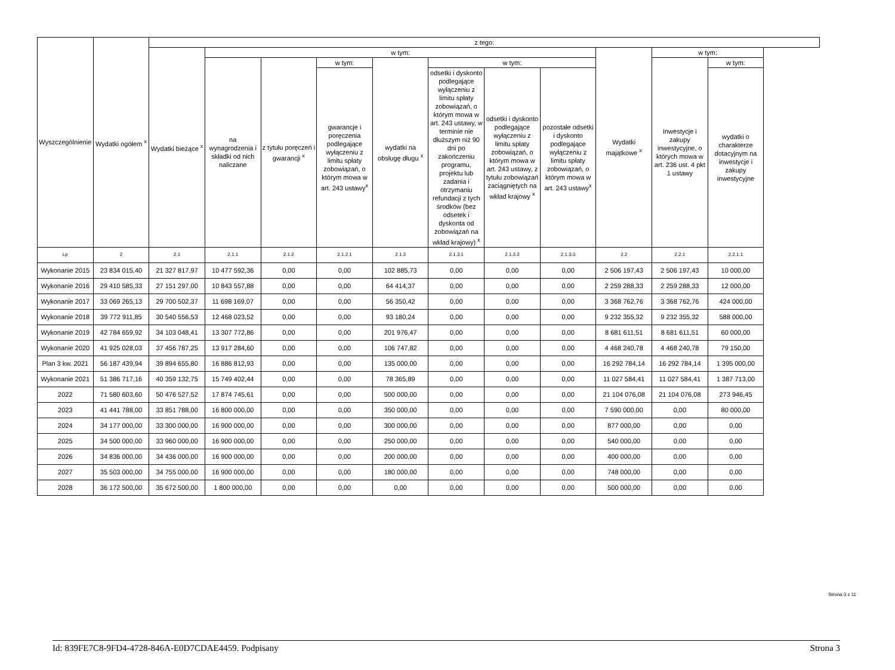| Wyszczególnienie | Wydatki ogółem <sup>x</sup> | z tego: | | | | | | | | | | |
| --- | --- | --- | --- | --- | --- | --- | --- | --- | --- | --- | --- | --- |
| | | Wydatki bieżące <sup>x</sup> | w tym: | | | | | | | Wydatki majątkowe <sup>x</sup> | w tym: | |
| | | | na wynagrodzenia i składki od nich naliczane | z tytułu poręczeń i gwarancji <sup>x</sup> | w tym: | wydatki na obsługę długu <sup>x</sup> | w tym: | | | | Inwestycje i zakupy inwestycyjne, o których mowa w art. 236 ust. 4 pkt 1 ustawy | w tym: |
| | | | | | gwarancje i poręczenia podlegające wyłączeniu z limitu spłaty zobowiązań, o którym mowa w art. 243 ustawy<sup>x</sup> | | odsetki i dyskonto podlegające wyłączeniu z limitu spłaty zobowiązań, o którym mowa w art. 243 ustawy, w terminie nie dłuższym niż 90 dni po zakończeniu programu, projektu lub zadania i otrzymaniu refundacji z tych środków (bez odsetek i dyskonta od zobowiązań na wkład krajowy) <sup>x</sup> | odsetki i dyskonto podlegające wyłączeniu z limitu spłaty zobowiązań, o którym mowa w art. 243 ustawy, z tytułu zobowiązań zaciągniętych na wkład krajowy <sup>x</sup> | pozostałe odsetki i dyskonto podlegające wyłączeniu z limitu spłaty zobowiązań, o którym mowa w art. 243 ustawy<sup>x</sup> | | | wydatki o charakterze dotacyjnym na inwestycje i zakupy inwestycyjne |
| Lp | 2 | 2.1 | 2.1.1 | 2.1.2 | 2.1.2.1 | 2.1.3 | 2.1.3.1 | 2.1.3.2 | 2.1.3.3 | 2.2 | 2.2.1 | 2.2.1.1 |
| Wykonanie 2015 | 23 834 015,40 | 21 327 817,97 | 10 477 592,36 | 0,00 | 0,00 | 102 885,73 | 0,00 | 0,00 | 0,00 | 2 506 197,43 | 2 506 197,43 | 10 000,00 |
| Wykonanie 2016 | 29 410 585,33 | 27 151 297,00 | 10 843 557,88 | 0,00 | 0,00 | 64 414,37 | 0,00 | 0,00 | 0,00 | 2 259 288,33 | 2 259 288,33 | 12 000,00 |
| Wykonanie 2017 | 33 069 265,13 | 29 700 502,37 | 11 698 169,07 | 0,00 | 0,00 | 56 350,42 | 0,00 | 0,00 | 0,00 | 3 368 762,76 | 3 368 762,76 | 424 000,00 |
| Wykonanie 2018 | 39 772 911,85 | 30 540 556,53 | 12 468 023,52 | 0,00 | 0,00 | 93 180,24 | 0,00 | 0,00 | 0,00 | 9 232 355,32 | 9 232 355,32 | 588 000,00 |
| Wykonanie 2019 | 42 784 659,92 | 34 103 048,41 | 13 307 772,86 | 0,00 | 0,00 | 201 976,47 | 0,00 | 0,00 | 0,00 | 8 681 611,51 | 8 681 611,51 | 60 000,00 |
| Wykonanie 2020 | 41 925 028,03 | 37 456 787,25 | 13 917 284,60 | 0,00 | 0,00 | 106 747,82 | 0,00 | 0,00 | 0,00 | 4 468 240,78 | 4 468 240,78 | 79 150,00 |
| Plan 3 kw. 2021 | 56 187 439,94 | 39 894 655,80 | 16 886 812,93 | 0,00 | 0,00 | 135 000,00 | 0,00 | 0,00 | 0,00 | 16 292 784,14 | 16 292 784,14 | 1 395 000,00 |
| Wykonanie 2021 | 51 386 717,16 | 40 359 132,75 | 15 749 402,44 | 0,00 | 0,00 | 78 365,89 | 0,00 | 0,00 | 0,00 | 11 027 584,41 | 11 027 584,41 | 1 387 713,00 |
| 2022 | 71 580 603,60 | 50 476 527,52 | 17 874 745,61 | 0,00 | 0,00 | 500 000,00 | 0,00 | 0,00 | 0,00 | 21 104 076,08 | 21 104 076,08 | 273 946,45 |
| 2023 | 41 441 788,00 | 33 851 788,00 | 16 800 000,00 | 0,00 | 0,00 | 350 000,00 | 0,00 | 0,00 | 0,00 | 7 590 000,00 | 0,00 | 80 000,00 |
| 2024 | 34 177 000,00 | 33 300 000,00 | 16 900 000,00 | 0,00 | 0,00 | 300 000,00 | 0,00 | 0,00 | 0,00 | 877 000,00 | 0,00 | 0,00 |
| 2025 | 34 500 000,00 | 33 960 000,00 | 16 900 000,00 | 0,00 | 0,00 | 250 000,00 | 0,00 | 0,00 | 0,00 | 540 000,00 | 0,00 | 0,00 |
| 2026 | 34 836 000,00 | 34 436 000,00 | 16 900 000,00 | 0,00 | 0,00 | 200 000,00 | 0,00 | 0,00 | 0,00 | 400 000,00 | 0,00 | 0,00 |
| 2027 | 35 503 000,00 | 34 755 000,00 | 16 900 000,00 | 0,00 | 0,00 | 180 000,00 | 0,00 | 0,00 | 0,00 | 748 000,00 | 0,00 | 0,00 |
| 2028 | 36 172 500,00 | 35 672 500,00 | 1 800 000,00 | 0,00 | 0,00 | 0,00 | 0,00 | 0,00 | 0,00 | 500 000,00 | 0,00 | 0,00 |
Strona 3 z 11
Id: 839FE7C8-9FD4-4728-846A-E0D7CDAE4459. Podpisany Strona 3